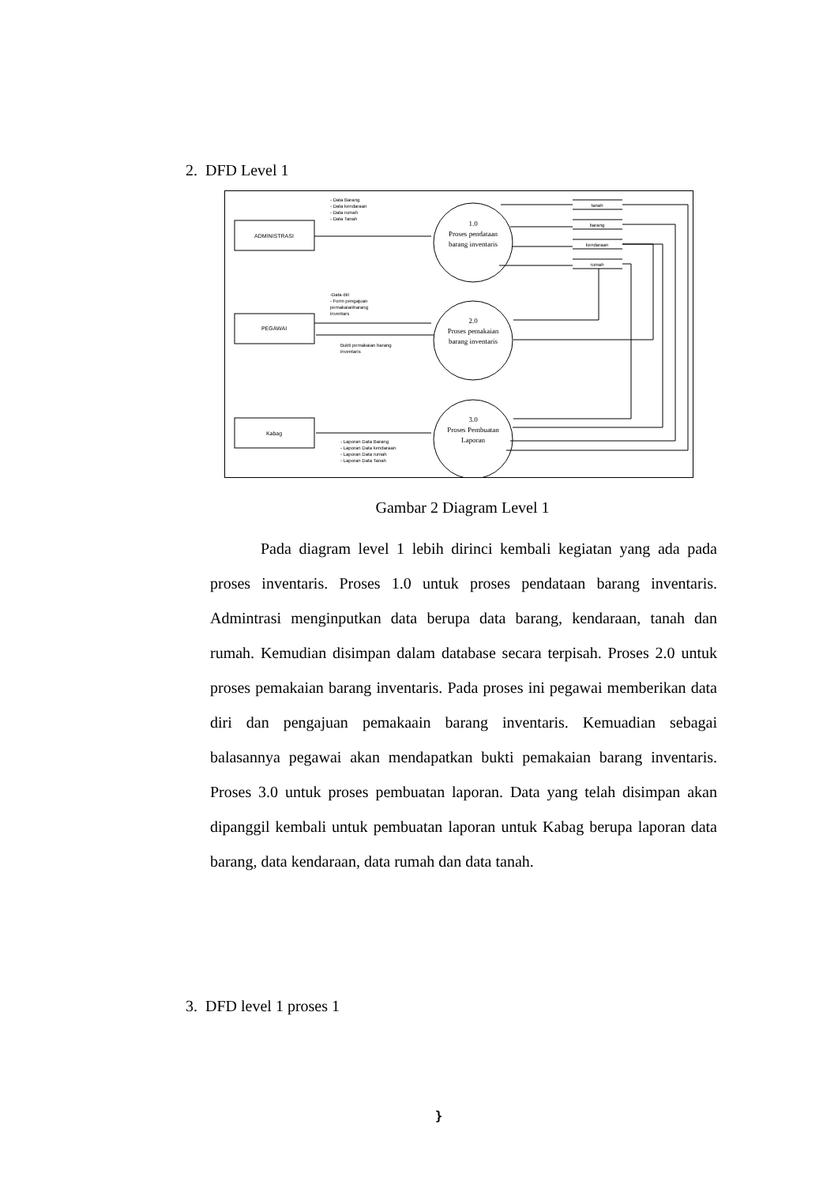2. DFD Level 1
ADMINISTRASI
PEGAWAI
Kabag
1.0
Proses pendataan
barang inventaris
2.0
Proses pemakaian
barang inventaris
3.0
Proses Pembuatan
Laporan
- Data Barang
- Data kendaraan
- Data rumah
- Data Tanah
-Data diri
- Form pengajuan
pemakaianbarang
inventars
Bukti pemakaian barang
inventaris
- Laporan Data Barang
- Laporan Data kendaraan
- Laporan Data rumah
- Laporan Data Tanah
tanah
barang
kendaraan
rumah
Gambar 2 Diagram Level 1
Pada diagram level 1 lebih dirinci kembali kegiatan yang ada pada proses inventaris. Proses 1.0 untuk proses pendataan barang inventaris. Admintrasi menginputkan data berupa data barang, kendaraan, tanah dan rumah. Kemudian disimpan dalam database secara terpisah. Proses 2.0 untuk proses pemakaian barang inventaris. Pada proses ini pegawai memberikan data diri dan pengajuan pemakaain barang inventaris. Kemuadian sebagai balasannya pegawai akan mendapatkan bukti pemakaian barang inventaris. Proses 3.0 untuk proses pembuatan laporan. Data yang telah disimpan akan dipanggil kembali untuk pembuatan laporan untuk Kabag berupa laporan data barang, data kendaraan, data rumah dan data tanah.
3. DFD level 1 proses 1
}